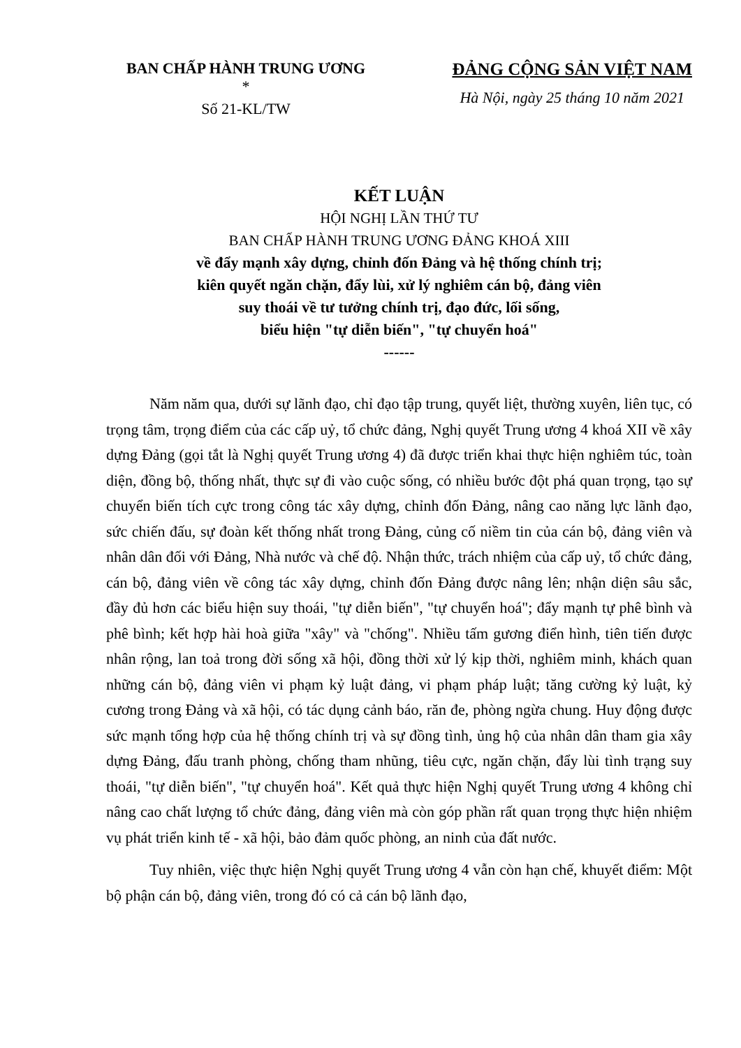BAN CHẤP HÀNH TRUNG ƯƠNG
*
Số 21-KL/TW
ĐẢNG CỘNG SẢN VIỆT NAM
Hà Nội, ngày 25 tháng 10 năm 2021
KẾT LUẬN
HỘI NGHỊ LẦN THỨ TƯ
BAN CHẤP HÀNH TRUNG ƯƠNG ĐẢNG KHOÁ XIII
về đẩy mạnh xây dựng, chỉnh đốn Đảng và hệ thống chính trị;
kiên quyết ngăn chặn, đẩy lùi, xử lý nghiêm cán bộ, đảng viên
suy thoái về tư tưởng chính trị, đạo đức, lối sống,
biểu hiện "tự diễn biến", "tự chuyển hoá"
------
Năm năm qua, dưới sự lãnh đạo, chỉ đạo tập trung, quyết liệt, thường xuyên, liên tục, có trọng tâm, trọng điểm của các cấp uỷ, tổ chức đảng, Nghị quyết Trung ương 4 khoá XII về xây dựng Đảng (gọi tắt là Nghị quyết Trung ương 4) đã được triển khai thực hiện nghiêm túc, toàn diện, đồng bộ, thống nhất, thực sự đi vào cuộc sống, có nhiều bước đột phá quan trọng, tạo sự chuyển biến tích cực trong công tác xây dựng, chỉnh đốn Đảng, nâng cao năng lực lãnh đạo, sức chiến đấu, sự đoàn kết thống nhất trong Đảng, củng cố niềm tin của cán bộ, đảng viên và nhân dân đối với Đảng, Nhà nước và chế độ. Nhận thức, trách nhiệm của cấp uỷ, tổ chức đảng, cán bộ, đảng viên về công tác xây dựng, chỉnh đốn Đảng được nâng lên; nhận diện sâu sắc, đầy đủ hơn các biểu hiện suy thoái, "tự diễn biến", "tự chuyển hoá"; đẩy mạnh tự phê bình và phê bình; kết hợp hài hoà giữa "xây" và "chống". Nhiều tấm gương điển hình, tiên tiến được nhân rộng, lan toả trong đời sống xã hội, đồng thời xử lý kịp thời, nghiêm minh, khách quan những cán bộ, đảng viên vi phạm kỷ luật đảng, vi phạm pháp luật; tăng cường kỷ luật, kỷ cương trong Đảng và xã hội, có tác dụng cảnh báo, răn đe, phòng ngừa chung. Huy động được sức mạnh tổng hợp của hệ thống chính trị và sự đồng tình, ủng hộ của nhân dân tham gia xây dựng Đảng, đấu tranh phòng, chống tham nhũng, tiêu cực, ngăn chặn, đẩy lùi tình trạng suy thoái, "tự diễn biến", "tự chuyển hoá". Kết quả thực hiện Nghị quyết Trung ương 4 không chỉ nâng cao chất lượng tổ chức đảng, đảng viên mà còn góp phần rất quan trọng thực hiện nhiệm vụ phát triển kinh tế - xã hội, bảo đảm quốc phòng, an ninh của đất nước.
Tuy nhiên, việc thực hiện Nghị quyết Trung ương 4 vẫn còn hạn chế, khuyết điểm: Một bộ phận cán bộ, đảng viên, trong đó có cả cán bộ lãnh đạo,